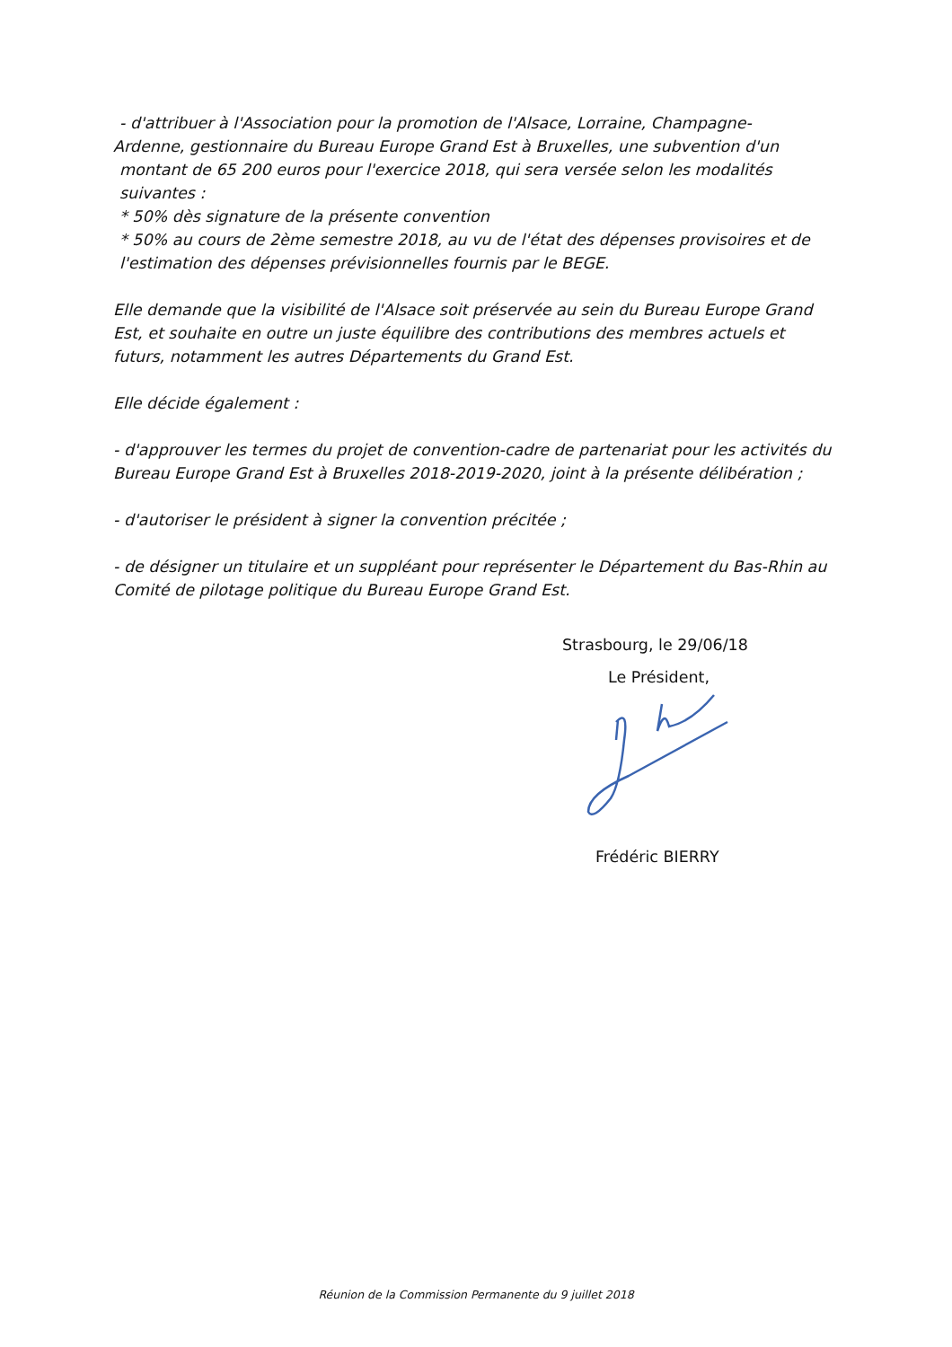- d'attribuer à l'Association pour la promotion de l'Alsace, Lorraine, Champagne-
Ardenne, gestionnaire du Bureau Europe Grand Est à Bruxelles, une subvention d'un
montant de 65 200 euros pour l'exercice 2018, qui sera versée selon les modalités
suivantes :
* 50% dès signature de la présente convention
* 50% au cours de 2ème semestre 2018, au vu de l'état des dépenses provisoires et de
l'estimation des dépenses prévisionnelles fournis par le BEGE.
Elle demande que la visibilité de l'Alsace soit préservée au sein du Bureau Europe Grand Est, et souhaite en outre un juste équilibre des contributions des membres actuels et futurs, notamment les autres Départements du Grand Est.
Elle décide également :
- d'approuver les termes du projet de convention-cadre de partenariat pour les activités du Bureau Europe Grand Est à Bruxelles 2018-2019-2020, joint à la présente délibération ;
- d'autoriser le président à signer la convention précitée ;
- de désigner un titulaire et un suppléant pour représenter le Département du Bas-Rhin au Comité de pilotage politique du Bureau Europe Grand Est.
Strasbourg, le 29/06/18
Le Président,
Frédéric BIERRY
Réunion de la Commission Permanente du 9 juillet 2018